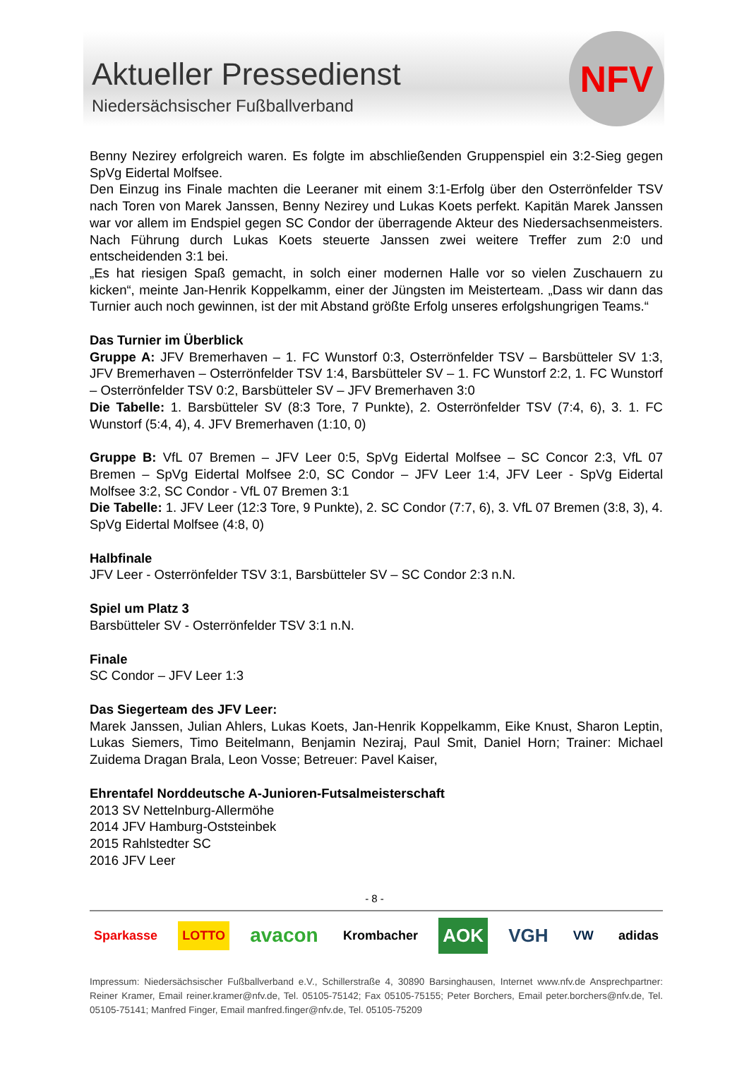Aktueller Pressedienst
Niedersächsischer Fußballverband
NFV
Benny Nezirey erfolgreich waren. Es folgte im abschließenden Gruppenspiel ein 3:2-Sieg gegen SpVg Eidertal Molfsee.
Den Einzug ins Finale machten die Leeraner mit einem 3:1-Erfolg über den Osterrönfelder TSV nach Toren von Marek Janssen, Benny Nezirey und Lukas Koets perfekt. Kapitän Marek Janssen war vor allem im Endspiel gegen SC Condor der überragende Akteur des Niedersachsenmeisters. Nach Führung durch Lukas Koets steuerte Janssen zwei weitere Treffer zum 2:0 und entscheidenden 3:1 bei.
„Es hat riesigen Spaß gemacht, in solch einer modernen Halle vor so vielen Zuschauern zu kicken“, meinte Jan-Henrik Koppelkamm, einer der Jüngsten im Meisterteam. „Dass wir dann das Turnier auch noch gewinnen, ist der mit Abstand größte Erfolg unseres erfolgshungrigen Teams.“
Das Turnier im Überblick
Gruppe A: JFV Bremerhaven – 1. FC Wunstorf 0:3, Osterrönfelder TSV – Barsbütteler SV 1:3, JFV Bremerhaven – Osterrönfelder TSV 1:4, Barsbütteler SV – 1. FC Wunstorf 2:2, 1. FC Wunstorf – Osterrönfelder TSV 0:2, Barsbütteler SV – JFV Bremerhaven 3:0
Die Tabelle: 1. Barsbütteler SV (8:3 Tore, 7 Punkte), 2. Osterrönfelder TSV (7:4, 6), 3. 1. FC Wunstorf (5:4, 4), 4. JFV Bremerhaven (1:10, 0)
Gruppe B: VfL 07 Bremen – JFV Leer 0:5, SpVg Eidertal Molfsee – SC Concor 2:3, VfL 07 Bremen – SpVg Eidertal Molfsee 2:0, SC Condor – JFV Leer 1:4, JFV Leer - SpVg Eidertal Molfsee 3:2, SC Condor - VfL 07 Bremen 3:1
Die Tabelle: 1. JFV Leer (12:3 Tore, 9 Punkte), 2. SC Condor (7:7, 6), 3. VfL 07 Bremen (3:8, 3), 4. SpVg Eidertal Molfsee (4:8, 0)
Halbfinale
JFV Leer - Osterrönfelder TSV 3:1, Barsbütteler SV – SC Condor 2:3 n.N.
Spiel um Platz 3
Barsbütteler SV - Osterrönfelder TSV 3:1 n.N.
Finale
SC Condor – JFV Leer 1:3
Das Siegerteam des JFV Leer:
Marek Janssen, Julian Ahlers, Lukas Koets, Jan-Henrik Koppelkamm, Eike Knust, Sharon Leptin, Lukas Siemers, Timo Beitelmann, Benjamin Neziraj, Paul Smit, Daniel Horn; Trainer: Michael Zuidema Dragan Brala, Leon Vosse; Betreuer: Pavel Kaiser,
Ehrentafel Norddeutsche A-Junioren-Futsalmeisterschaft
2013 SV Nettelnburg-Allermöhe
2014 JFV Hamburg-Oststeinbek
2015 Rahlstedter SC
2016 JFV Leer
- 8 -
Sparkasse LOTTO avacon Krombacher AOK VGH VW adidas
Impressum: Niedersächsischer Fußballverband e.V., Schillerstraße 4, 30890 Barsinghausen, Internet www.nfv.de Ansprechpartner: Reiner Kramer, Email reiner.kramer@nfv.de, Tel. 05105-75142; Fax 05105-75155; Peter Borchers, Email peter.borchers@nfv.de, Tel. 05105-75141; Manfred Finger, Email manfred.finger@nfv.de, Tel. 05105-75209